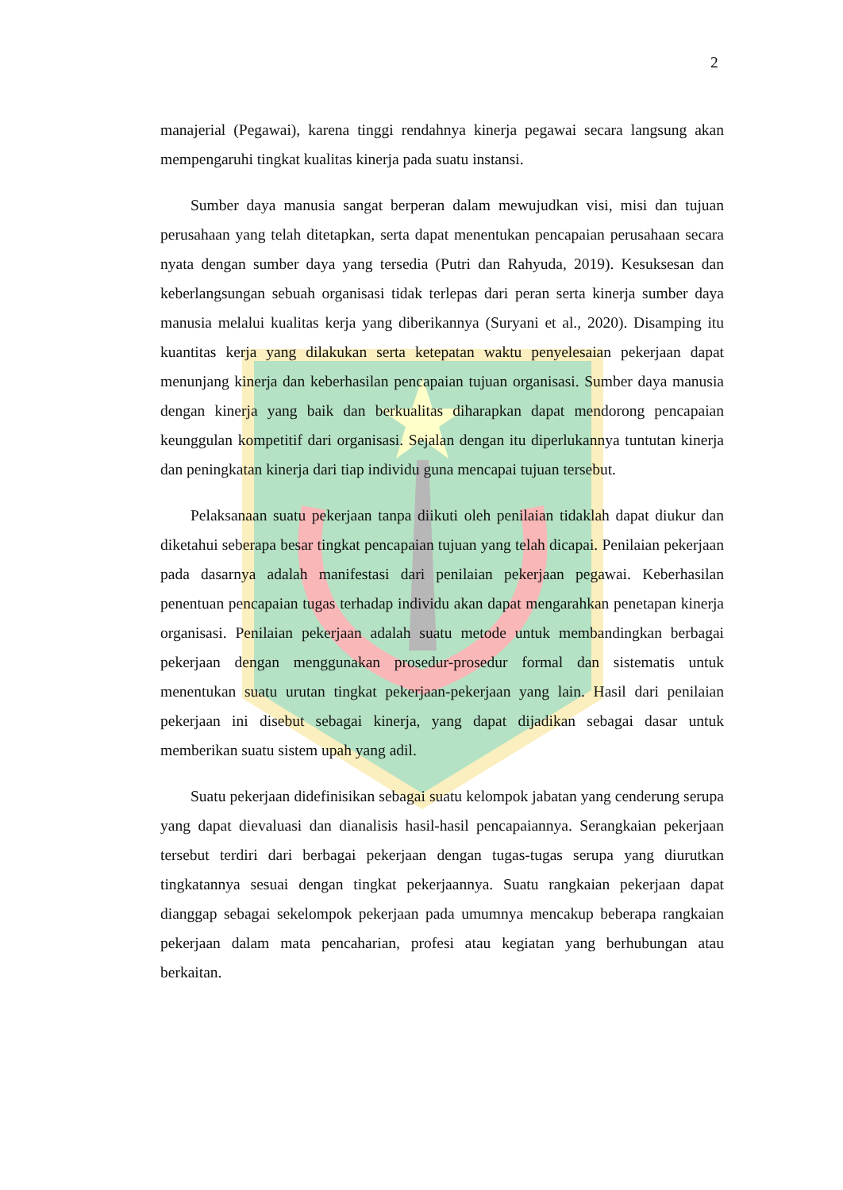2
manajerial (Pegawai), karena tinggi rendahnya kinerja pegawai secara langsung akan mempengaruhi tingkat kualitas kinerja pada suatu instansi.
Sumber daya manusia sangat berperan dalam mewujudkan visi, misi dan tujuan perusahaan yang telah ditetapkan, serta dapat menentukan pencapaian perusahaan secara nyata dengan sumber daya yang tersedia (Putri dan Rahyuda, 2019). Kesuksesan dan keberlangsungan sebuah organisasi tidak terlepas dari peran serta kinerja sumber daya manusia melalui kualitas kerja yang diberikannya (Suryani et al., 2020). Disamping itu kuantitas kerja yang dilakukan serta ketepatan waktu penyelesaian pekerjaan dapat menunjang kinerja dan keberhasilan pencapaian tujuan organisasi. Sumber daya manusia dengan kinerja yang baik dan berkualitas diharapkan dapat mendorong pencapaian keunggulan kompetitif dari organisasi. Sejalan dengan itu diperlukannya tuntutan kinerja dan peningkatan kinerja dari tiap individu guna mencapai tujuan tersebut.
Pelaksanaan suatu pekerjaan tanpa diikuti oleh penilaian tidaklah dapat diukur dan diketahui seberapa besar tingkat pencapaian tujuan yang telah dicapai. Penilaian pekerjaan pada dasarnya adalah manifestasi dari penilaian pekerjaan pegawai. Keberhasilan penentuan pencapaian tugas terhadap individu akan dapat mengarahkan penetapan kinerja organisasi. Penilaian pekerjaan adalah suatu metode untuk membandingkan berbagai pekerjaan dengan menggunakan prosedur-prosedur formal dan sistematis untuk menentukan suatu urutan tingkat pekerjaan-pekerjaan yang lain. Hasil dari penilaian pekerjaan ini disebut sebagai kinerja, yang dapat dijadikan sebagai dasar untuk memberikan suatu sistem upah yang adil.
Suatu pekerjaan didefinisikan sebagai suatu kelompok jabatan yang cenderung serupa yang dapat dievaluasi dan dianalisis hasil-hasil pencapaiannya. Serangkaian pekerjaan tersebut terdiri dari berbagai pekerjaan dengan tugas-tugas serupa yang diurutkan tingkatannya sesuai dengan tingkat pekerjaannya. Suatu rangkaian pekerjaan dapat dianggap sebagai sekelompok pekerjaan pada umumnya mencakup beberapa rangkaian pekerjaan dalam mata pencaharian, profesi atau kegiatan yang berhubungan atau berkaitan.